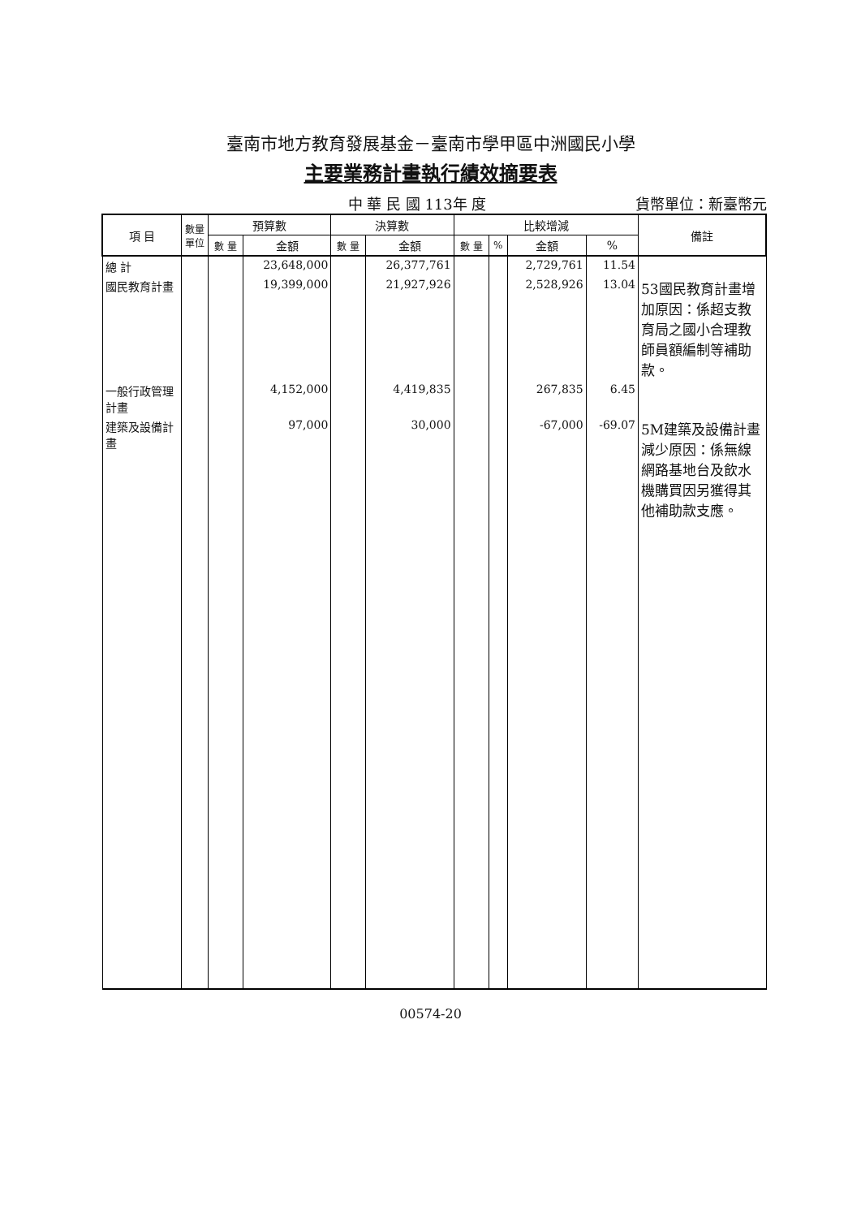臺南市地方教育發展基金－臺南市學甲區中洲國民小學
主要業務計畫執行績效摘要表
中 華 民 國 113年 度 貨幣單位：新臺幣元
| 項 目 | 數量 單位 | 預算數 | | 決算數 | | 比較增減 | | | | 備註 |
| --- | --- | --- | --- | --- | --- | --- | --- | --- | --- | --- |
| | | 數 量 | 金額 | 數 量 | 金額 | 數 量 | % | 金額 | % | |
| 總 計 | | | 23,648,000 | | 26,377,761 | | | 2,729,761 | 11.54 | |
| 國民教育計畫 | | | 19,399,000 | | 21,927,926 | | | 2,528,926 | 13.04 | 53國民教育計畫增加原因：係超支教育局之國小合理教師員額編制等補助款。 |
| 一般行政管理計畫 | | | 4,152,000 | | 4,419,835 | | | 267,835 | 6.45 | |
| 建築及設備計畫 | | | 97,000 | | 30,000 | | | -67,000 | -69.07 | 5M建築及設備計畫減少原因：係無線網路基地台及飲水機購買因另獲得其他補助款支應。 |
00574-20